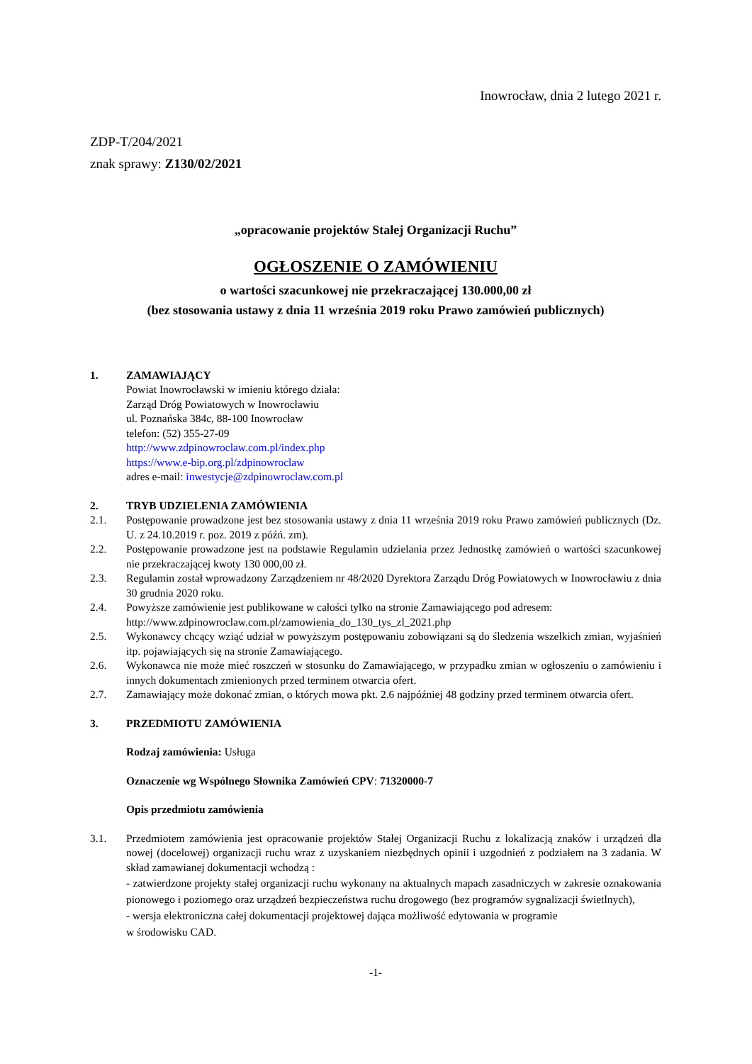Inowrocław, dnia 2 lutego 2021 r.
ZDP-T/204/2021
znak sprawy: Z130/02/2021
„opracowanie projektów Stałej Organizacji Ruchu”
OGŁOSZENIE O ZAMÓWIENIU
o wartości szacunkowej nie przekraczającej 130.000,00 zł
(bez stosowania ustawy z dnia 11 września 2019 roku Prawo zamówień publicznych)
1. ZAMAWIAJĄCY
Powiat Inowrocławski w imieniu którego działa:
Zarząd Dróg Powiatowych w Inowrocławiu
ul. Poznańska 384c, 88-100 Inowrocław
telefon: (52) 355-27-09
http://www.zdpinowroclaw.com.pl/index.php
https://www.e-bip.org.pl/zdpinowroclaw
adres e-mail: inwestycje@zdpinowroclaw.com.pl
2. TRYB UDZIELENIA ZAMÓWIENIA
2.1. Postępowanie prowadzone jest bez stosowania ustawy z dnia 11 września 2019 roku Prawo zamówień publicznych (Dz. U. z 24.10.2019 r. poz. 2019 z późń. zm).
2.2. Postępowanie prowadzone jest na podstawie Regulamin udzielania przez Jednostkę zamówień o wartości szacunkowej nie przekraczającej kwoty 130 000,00 zł.
2.3. Regulamin został wprowadzony Zarządzeniem nr 48/2020 Dyrektora Zarządu Dróg Powiatowych w Inowrocławiu z dnia 30 grudnia 2020 roku.
2.4. Powyższe zamówienie jest publikowane w całości tylko na stronie Zamawiającego pod adresem:
http://www.zdpinowroclaw.com.pl/zamowienia_do_130_tys_zl_2021.php
2.5. Wykonawcy chcący wziąć udział w powyższym postępowaniu zobowiązani są do śledzenia wszelkich zmian, wyjaśnień itp. pojawiających się na stronie Zamawiającego.
2.6. Wykonawca nie może mieć roszczeń w stosunku do Zamawiającego, w przypadku zmian w ogłoszeniu o zamówieniu i innych dokumentach zmienionych przed terminem otwarcia ofert.
2.7. Zamawiający może dokonać zmian, o których mowa pkt. 2.6 najpóźniej 48 godziny przed terminem otwarcia ofert.
3. PRZEDMIOTU ZAMÓWIENIA
Rodzaj zamówienia: Usługa
Oznaczenie wg Wspólnego Słownika Zamówień CPV: 71320000-7
Opis przedmiotu zamówienia
3.1. Przedmiotem zamówienia jest opracowanie projektów Stałej Organizacji Ruchu z lokalizacją znaków i urządzeń dla nowej (docelowej) organizacji ruchu wraz z uzyskaniem niezbędnych opinii i uzgodnień z podziałem na 3 zadania. W skład zamawianej dokumentacji wchodzą :
- zatwierdzone projekty stałej organizacji ruchu wykonany na aktualnych mapach zasadniczych w zakresie oznakowania pionowego i poziomego oraz urządzeń bezpieczeństwa ruchu drogowego (bez programów sygnalizacji świetlnych),
- wersja elektroniczna całej dokumentacji projektowej dająca możliwość edytowania w programie
w środowisku CAD.
-1-